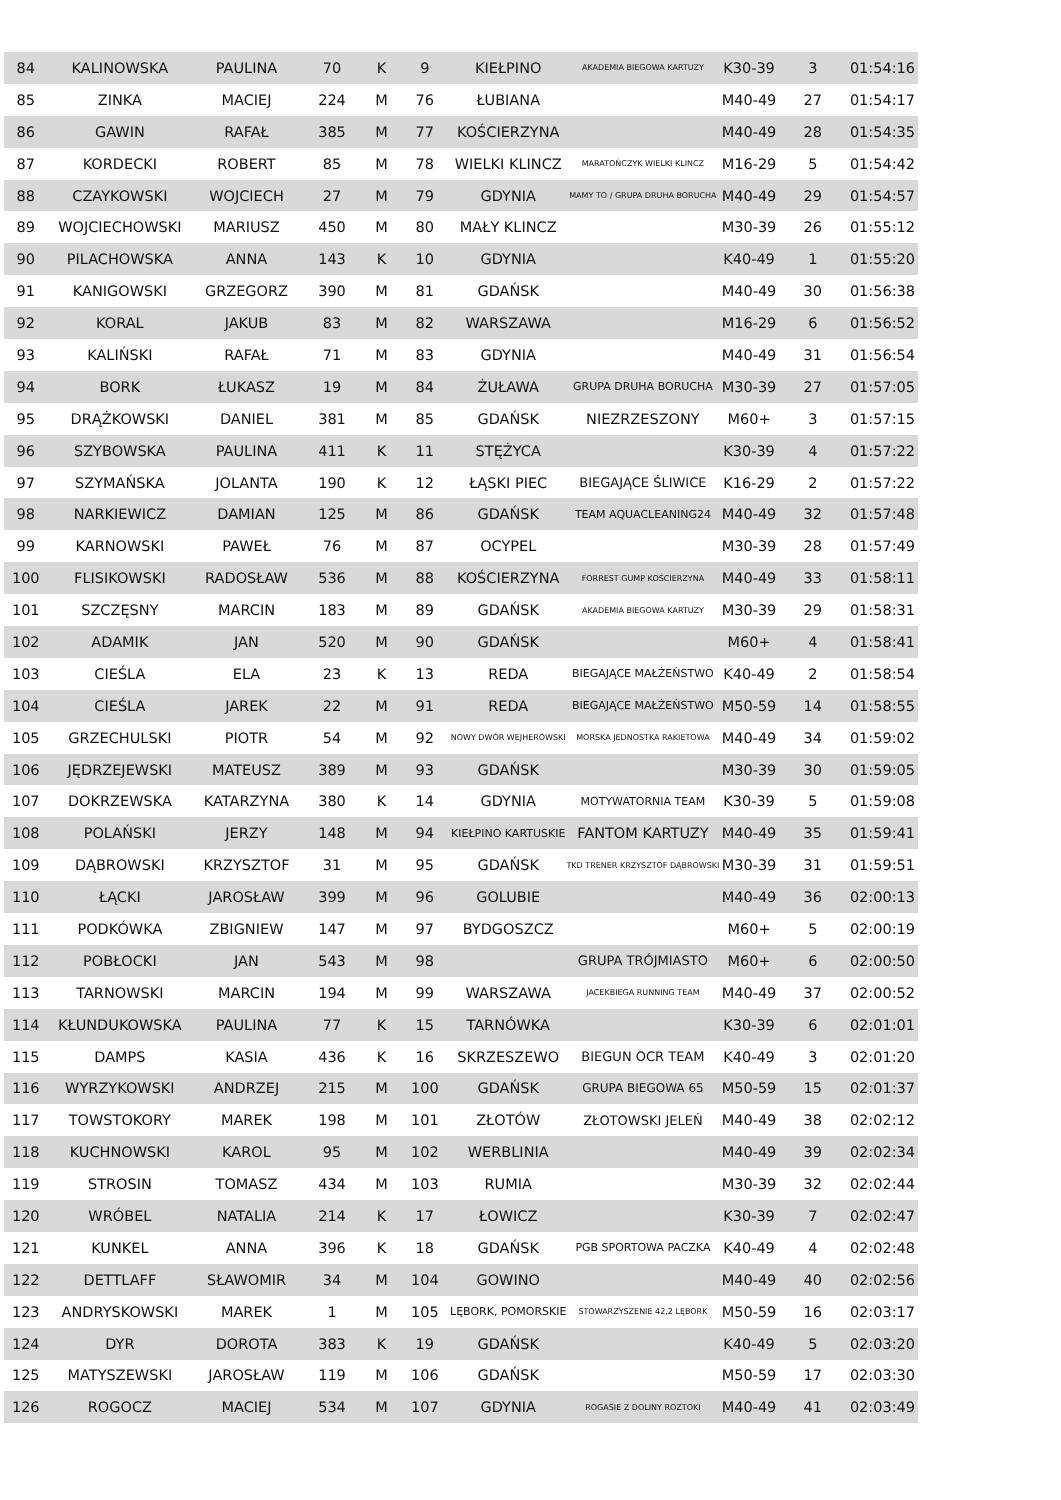| 84 | KALINOWSKA | PAULINA | 70 | K | 9 | KIEŁPINO | AKADEMIA BIEGOWA KARTUZY | K30-39 | 3 | 01:54:16 |
| 85 | ZINKA | MACIEJ | 224 | M | 76 | ŁUBIANA | | M40-49 | 27 | 01:54:17 |
| 86 | GAWIN | RAFAŁ | 385 | M | 77 | KOŚCIERZYNA | | M40-49 | 28 | 01:54:35 |
| 87 | KORDECKI | ROBERT | 85 | M | 78 | WIELKI KLINCZ | MARATOŃCZYK WIELKI KLINCZ | M16-29 | 5 | 01:54:42 |
| 88 | CZAYKOWSKI | WOJCIECH | 27 | M | 79 | GDYNIA | MAMY TO / GRUPA DRUHA BORUCHA | M40-49 | 29 | 01:54:57 |
| 89 | WOJCIECHOWSKI | MARIUSZ | 450 | M | 80 | MAŁY KLINCZ | | M30-39 | 26 | 01:55:12 |
| 90 | PILACHOWSKA | ANNA | 143 | K | 10 | GDYNIA | | K40-49 | 1 | 01:55:20 |
| 91 | KANIGOWSKI | GRZEGORZ | 390 | M | 81 | GDAŃSK | | M40-49 | 30 | 01:56:38 |
| 92 | KORAL | JAKUB | 83 | M | 82 | WARSZAWA | | M16-29 | 6 | 01:56:52 |
| 93 | KALIŃSKI | RAFAŁ | 71 | M | 83 | GDYNIA | | M40-49 | 31 | 01:56:54 |
| 94 | BORK | ŁUKASZ | 19 | M | 84 | ŻUŁAWA | GRUPA DRUHA BORUCHA | M30-39 | 27 | 01:57:05 |
| 95 | DRĄŻKOWSKI | DANIEL | 381 | M | 85 | GDAŃSK | NIEZRZESZONY | M60+ | 3 | 01:57:15 |
| 96 | SZYBOWSKA | PAULINA | 411 | K | 11 | STĘŻYCA | | K30-39 | 4 | 01:57:22 |
| 97 | SZYMAŃSKA | JOLANTA | 190 | K | 12 | ŁĄSKI PIEC | BIEGAJĄCE ŚLIWICE | K16-29 | 2 | 01:57:22 |
| 98 | NARKIEWICZ | DAMIAN | 125 | M | 86 | GDAŃSK | TEAM AQUACLEANING24 | M40-49 | 32 | 01:57:48 |
| 99 | KARNOWSKI | PAWEŁ | 76 | M | 87 | OCYPEL | | M30-39 | 28 | 01:57:49 |
| 100 | FLISIKOWSKI | RADOSŁAW | 536 | M | 88 | KOŚCIERZYNA | FORREST GUMP KOŚCIERZYNA | M40-49 | 33 | 01:58:11 |
| 101 | SZCZĘSNY | MARCIN | 183 | M | 89 | GDAŃSK | AKADEMIA BIEGOWA KARTUZY | M30-39 | 29 | 01:58:31 |
| 102 | ADAMIK | JAN | 520 | M | 90 | GDAŃSK | | M60+ | 4 | 01:58:41 |
| 103 | CIEŚLA | ELA | 23 | K | 13 | REDA | BIEGAJĄCE MAŁŻEŃSTWO | K40-49 | 2 | 01:58:54 |
| 104 | CIEŚLA | JAREK | 22 | M | 91 | REDA | BIEGAJĄCE MAŁŻEŃSTWO | M50-59 | 14 | 01:58:55 |
| 105 | GRZECHULSKI | PIOTR | 54 | M | 92 | NOWY DWÓR WEJHEROWSKI | MORSKA JEDNOSTKA RAKIETOWA | M40-49 | 34 | 01:59:02 |
| 106 | JĘDRZEJEWSKI | MATEUSZ | 389 | M | 93 | GDAŃSK | | M30-39 | 30 | 01:59:05 |
| 107 | DOKRZEWSKA | KATARZYNA | 380 | K | 14 | GDYNIA | MOTYWATORNIA TEAM | K30-39 | 5 | 01:59:08 |
| 108 | POLAŃSKI | JERZY | 148 | M | 94 | KIEŁPINO KARTUSKIE | FANTOM KARTUZY | M40-49 | 35 | 01:59:41 |
| 109 | DĄBROWSKI | KRZYSZTOF | 31 | M | 95 | GDAŃSK | TKD TRENER KRZYSZTOF DĄBROWSKI | M30-39 | 31 | 01:59:51 |
| 110 | ŁĄCKI | JAROSŁAW | 399 | M | 96 | GOLUBIE | | M40-49 | 36 | 02:00:13 |
| 111 | PODKÓWKA | ZBIGNIEW | 147 | M | 97 | BYDGOSZCZ | | M60+ | 5 | 02:00:19 |
| 112 | POBŁOCKI | JAN | 543 | M | 98 | | GRUPA TRÓJMIASTO | M60+ | 6 | 02:00:50 |
| 113 | TARNOWSKI | MARCIN | 194 | M | 99 | WARSZAWA | JACEKBIEGA RUNNING TEAM | M40-49 | 37 | 02:00:52 |
| 114 | KŁUNDUKOWSKA | PAULINA | 77 | K | 15 | TARNÓWKA | | K30-39 | 6 | 02:01:01 |
| 115 | DAMPS | KASIA | 436 | K | 16 | SKRZESZEWO | BIEGUN OCR TEAM | K40-49 | 3 | 02:01:20 |
| 116 | WYRZYKOWSKI | ANDRZEJ | 215 | M | 100 | GDAŃSK | GRUPA BIEGOWA 65 | M50-59 | 15 | 02:01:37 |
| 117 | TOWSTOKORY | MAREK | 198 | M | 101 | ZŁOTÓW | ZŁOTOWSKI JELEŃ | M40-49 | 38 | 02:02:12 |
| 118 | KUCHNOWSKI | KAROL | 95 | M | 102 | WERBLINIA | | M40-49 | 39 | 02:02:34 |
| 119 | STROSIN | TOMASZ | 434 | M | 103 | RUMIA | | M30-39 | 32 | 02:02:44 |
| 120 | WRÓBEL | NATALIA | 214 | K | 17 | ŁOWICZ | | K30-39 | 7 | 02:02:47 |
| 121 | KUNKEL | ANNA | 396 | K | 18 | GDAŃSK | PGB SPORTOWA PACZKA | K40-49 | 4 | 02:02:48 |
| 122 | DETTLAFF | SŁAWOMIR | 34 | M | 104 | GOWINO | | M40-49 | 40 | 02:02:56 |
| 123 | ANDRYSKOWSKI | MAREK | 1 | M | 105 | LĘBORK, POMORSKIE | STOWARZYSZENIE 42,2 LĘBORK | M50-59 | 16 | 02:03:17 |
| 124 | DYR | DOROTA | 383 | K | 19 | GDAŃSK | | K40-49 | 5 | 02:03:20 |
| 125 | MATYSZEWSKI | JAROSŁAW | 119 | M | 106 | GDAŃSK | | M50-59 | 17 | 02:03:30 |
| 126 | ROGOCZ | MACIEJ | 534 | M | 107 | GDYNIA | ROGASIE Z DOLINY ROZTOKI | M40-49 | 41 | 02:03:49 |